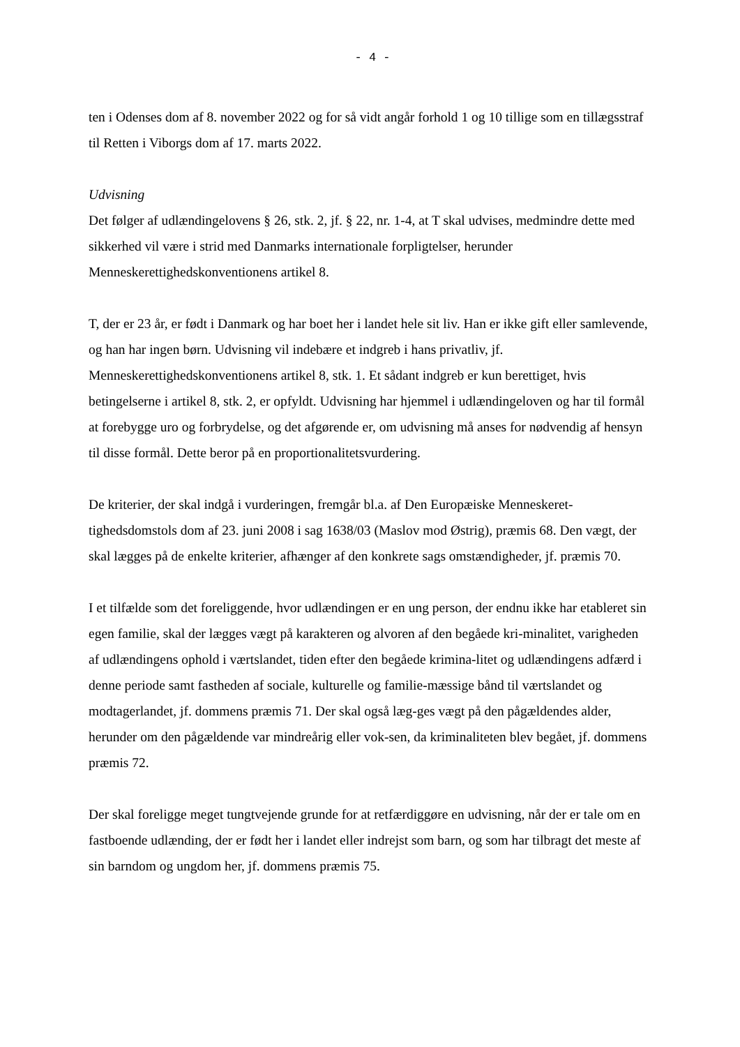- 4 -
ten i Odenses dom af 8. november 2022 og for så vidt angår forhold 1 og 10 tillige som en tillægsstraf til Retten i Viborgs dom af 17. marts 2022.
Udvisning
Det følger af udlændingelovens § 26, stk. 2, jf. § 22, nr. 1-4, at T skal udvises, medmindre dette med sikkerhed vil være i strid med Danmarks internationale forpligtelser, herunder Menneskerettighedskonventionens artikel 8.
T, der er 23 år, er født i Danmark og har boet her i landet hele sit liv. Han er ikke gift eller samlevende, og han har ingen børn. Udvisning vil indebære et indgreb i hans privatliv, jf. Menneskerettighedskonventionens artikel 8, stk. 1. Et sådant indgreb er kun berettiget, hvis betingelserne i artikel 8, stk. 2, er opfyldt. Udvisning har hjemmel i udlændingeloven og har til formål at forebygge uro og forbrydelse, og det afgørende er, om udvisning må anses for nødvendig af hensyn til disse formål. Dette beror på en proportionalitetsvurdering.
De kriterier, der skal indgå i vurderingen, fremgår bl.a. af Den Europæiske Menneskeret-tighedsdomstols dom af 23. juni 2008 i sag 1638/03 (Maslov mod Østrig), præmis 68. Den vægt, der skal lægges på de enkelte kriterier, afhænger af den konkrete sags omstændigheder, jf. præmis 70.
I et tilfælde som det foreliggende, hvor udlændingen er en ung person, der endnu ikke har etableret sin egen familie, skal der lægges vægt på karakteren og alvoren af den begåede kri-minalitet, varigheden af udlændingens ophold i værtslandet, tiden efter den begåede krimina-litet og udlændingens adfærd i denne periode samt fastheden af sociale, kulturelle og familie-mæssige bånd til værtslandet og modtagerlandet, jf. dommens præmis 71. Der skal også læg-ges vægt på den pågældendes alder, herunder om den pågældende var mindreårig eller vok-sen, da kriminaliteten blev begået, jf. dommens præmis 72.
Der skal foreligge meget tungtvejende grunde for at retfærdiggøre en udvisning, når der er tale om en fastboende udlænding, der er født her i landet eller indrejst som barn, og som har tilbragt det meste af sin barndom og ungdom her, jf. dommens præmis 75.